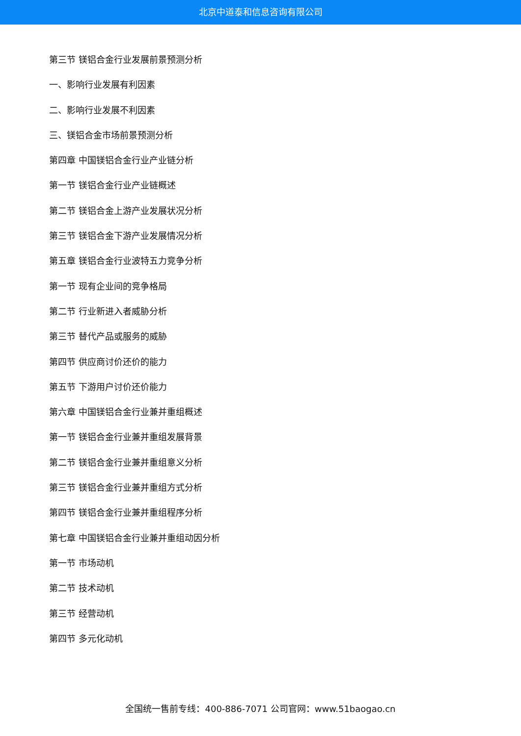北京中道泰和信息咨询有限公司
第三节 镁铝合金行业发展前景预测分析
一、影响行业发展有利因素
二、影响行业发展不利因素
三、镁铝合金市场前景预测分析
第四章 中国镁铝合金行业产业链分析
第一节 镁铝合金行业产业链概述
第二节 镁铝合金上游产业发展状况分析
第三节 镁铝合金下游产业发展情况分析
第五章 镁铝合金行业波特五力竞争分析
第一节 现有企业间的竞争格局
第二节 行业新进入者威胁分析
第三节 替代产品或服务的威胁
第四节 供应商讨价还价的能力
第五节 下游用户讨价还价能力
第六章 中国镁铝合金行业兼并重组概述
第一节 镁铝合金行业兼并重组发展背景
第二节 镁铝合金行业兼并重组意义分析
第三节 镁铝合金行业兼并重组方式分析
第四节 镁铝合金行业兼并重组程序分析
第七章 中国镁铝合金行业兼并重组动因分析
第一节 市场动机
第二节 技术动机
第三节 经营动机
第四节 多元化动机
全国统一售前专线：400-886-7071 公司官网：www.51baogao.cn